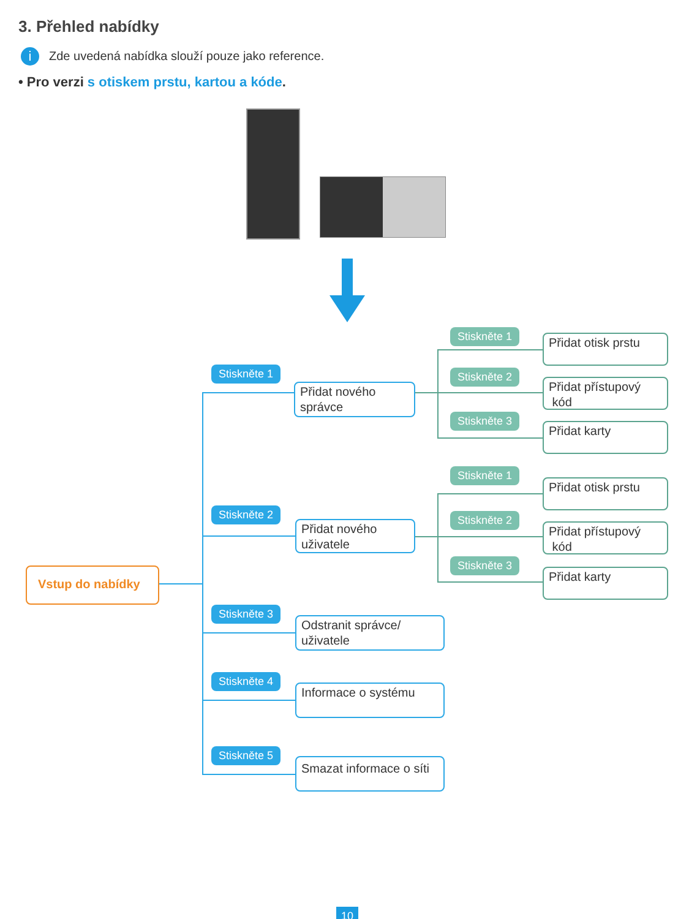3. Přehled nabídky
i
Zde uvedená nabídka slouží pouze jako reference.
• Pro verzi s otiskem prstu, kartou a kóde.
Vstup do nabídky
Stiskněte 1
Přidat nového
správce
Stiskněte 2
Přidat nového
uživatele
Stiskněte 3
Odstranit správce/
uživatele
Stiskněte 4
Informace o systému
Stiskněte 5
Smazat informace o síti
Stiskněte 1
Přidat otisk prstu
Stiskněte 2
Přidat přístupový
kód
Stiskněte 3
Přidat karty
Stiskněte 1
Přidat otisk prstu
Stiskněte 2
Přidat přístupový
kód
Stiskněte 3
Přidat karty
10